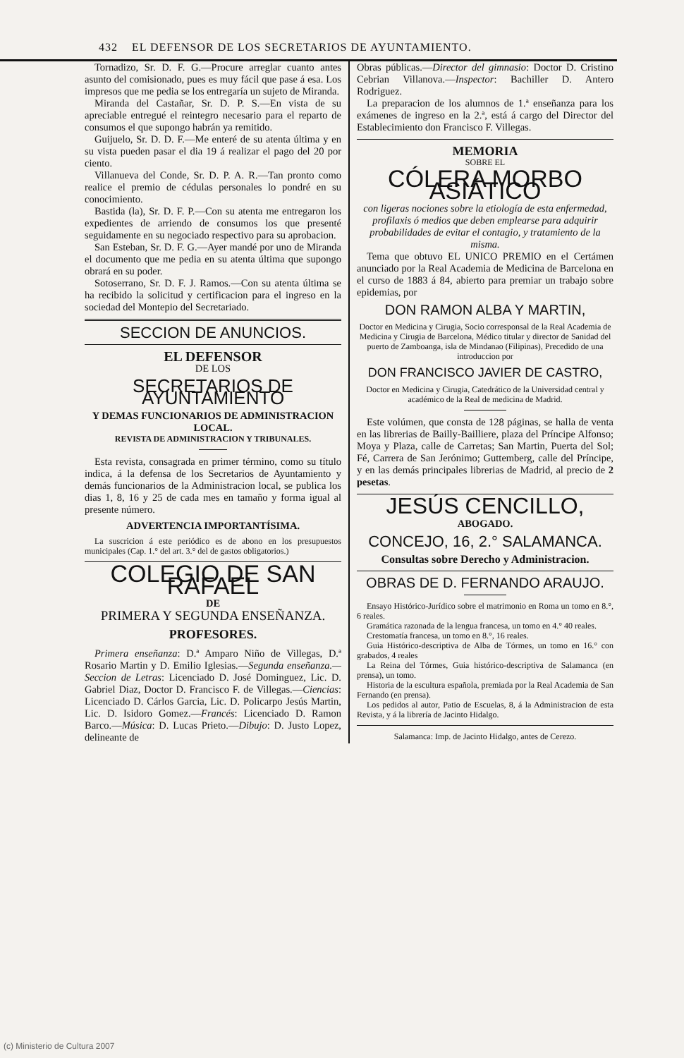432 EL DEFENSOR DE LOS SECRETARIOS DE AYUNTAMIENTO.
Tornadizo, Sr. D. F. G.—Procure arreglar cuanto antes asunto del comisionado, pues es muy fácil que pase á esa. Los impresos que me pedia se los entregaría un sujeto de Miranda.
Miranda del Castañar, Sr. D. P. S.—En vista de su apreciable entregué el reintegro necesario para el reparto de consumos el que supongo habrán ya remitido.
Guijuelo, Sr. D. D. F.—Me enteré de su atenta última y en su vista pueden pasar el dia 19 á realizar el pago del 20 por ciento.
Villanueva del Conde, Sr. D. P. A. R.—Tan pronto como realice el premio de cédulas personales lo pondré en su conocimiento.
Bastida (la), Sr. D. F. P.—Con su atenta me entregaron los expedientes de arriendo de consumos los que presenté seguidamente en su negociado respectivo para su aprobacion.
San Esteban, Sr. D. F. G.—Ayer mandé por uno de Miranda el documento que me pedia en su atenta última que supongo obrará en su poder.
Sotoserrano, Sr. D. F. J. Ramos.—Con su atenta última se ha recibido la solicitud y certificacion para el ingreso en la sociedad del Montepio del Secretariado.
SECCION DE ANUNCIOS.
EL DEFENSOR
DE LOS
SECRETARIOS DE AYUNTAMIENTO
Y DEMAS FUNCIONARIOS DE ADMINISTRACION LOCAL.
REVISTA DE ADMINISTRACION Y TRIBUNALES.
Esta revista, consagrada en primer término, como su título indica, á la defensa de los Secretarios de Ayuntamiento y demás funcionarios de la Administracion local, se publica los dias 1, 8, 16 y 25 de cada mes en tamaño y forma igual al presente número.
ADVERTENCIA IMPORTANTÍSIMA.
La suscricion á este periódico es de abono en los presupuestos municipales (Cap. 1.° del art. 3.° del de gastos obligatorios.)
COLEGIO DE SAN RAFAEL
DE
PRIMERA Y SEGUNDA ENSEÑANZA.
PROFESORES.
Primera enseñanza: D.ª Amparo Niño de Villegas, D.ª Rosario Martin y D. Emilio Iglesias.—Segunda enseñanza.—Seccion de Letras: Licenciado D. José Dominguez, Lic. D. Gabriel Diaz, Doctor D. Francisco F. de Villegas.—Ciencias: Licenciado D. Cárlos Garcia, Lic. D. Policarpo Jesús Martin, Lic. D. Isidoro Gomez.—Francés: Licenciado D. Ramon Barco.—Música: D. Lucas Prieto.—Dibujo: D. Justo Lopez, delineante de
Obras públicas.—Director del gimnasio: Doctor D. Cristino Cebrian Villanova.—Inspector: Bachiller D. Antero Rodriguez.
La preparacion de los alumnos de 1.ª enseñanza para los exámenes de ingreso en la 2.ª, está á cargo del Director del Establecimiento don Francisco F. Villegas.
MEMORIA
SOBRE EL
CÓLERA MORBO ASIÁTICO
con ligeras nociones sobre la etiología de esta enfermedad, profilaxis ó medios que deben emplearse para adquirir probabilidades de evitar el contagio, y tratamiento de la misma.
Tema que obtuvo EL UNICO PREMIO en el Certámen anunciado por la Real Academia de Medicina de Barcelona en el curso de 1883 á 84, abierto para premiar un trabajo sobre epidemias, por
DON RAMON ALBA Y MARTIN,
Doctor en Medicina y Cirugia, Socio corresponsal de la Real Academia de Medicina y Cirugia de Barcelona, Médico titular y director de Sanidad del puerto de Zamboanga, isla de Mindanao (Filipinas), Precedido de una introduccion por
DON FRANCISCO JAVIER DE CASTRO,
Doctor en Medicina y Cirugia, Catedrático de la Universidad central y académico de la Real de medicina de Madrid.
Este volúmen, que consta de 128 páginas, se halla de venta en las librerias de Bailly-Bailliere, plaza del Príncipe Alfonso; Moya y Plaza, calle de Carretas; San Martin, Puerta del Sol; Fé, Carrera de San Jerónimo; Guttemberg, calle del Príncipe, y en las demás principales librerias de Madrid, al precio de 2 pesetas.
JESÚS CENCILLO,
ABOGADO.
CONCEJO, 16, 2.° SALAMANCA.
Consultas sobre Derecho y Administracion.
OBRAS DE D. FERNANDO ARAUJO.
Ensayo Histórico-Jurídico sobre el matrimonio en Roma un tomo en 8.°, 6 reales.
Gramática razonada de la lengua francesa, un tomo en 4.° 40 reales.
Crestomatía francesa, un tomo en 8.°, 16 reales.
Guia Histórico-descriptiva de Alba de Tórmes, un tomo en 16.° con grabados, 4 reales
La Reina del Tórmes, Guia histórico-descriptiva de Salamanca (en prensa), un tomo.
Historia de la escultura española, premiada por la Real Academia de San Fernando (en prensa).
Los pedidos al autor, Patio de Escuelas, 8, á la Administracion de esta Revista, y á la librería de Jacinto Hidalgo.
Salamanca: Imp. de Jacinto Hidalgo, antes de Cerezo.
(c) Ministerio de Cultura 2007